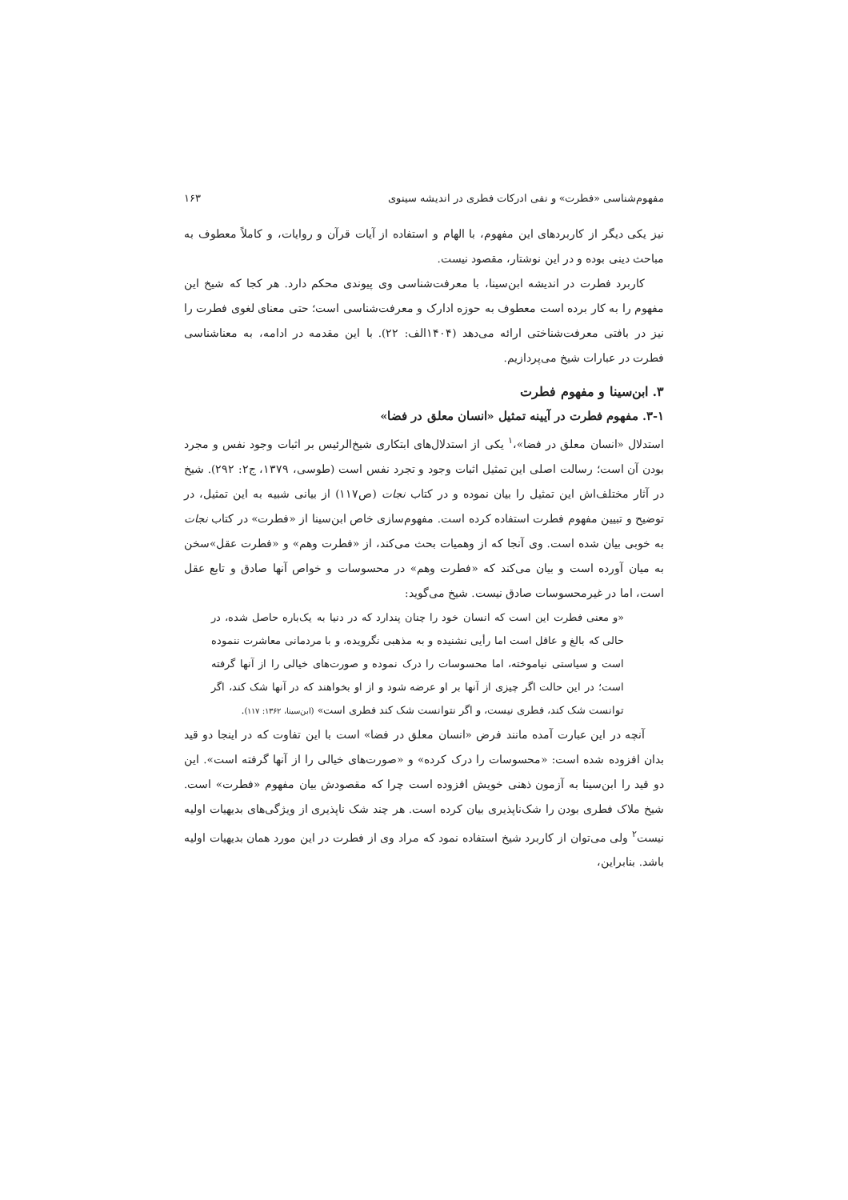مفهوم‌شناسی «فطرت» و نفی ادرکات فطری در اندیشه سینوی ۱۶۳
نیز یکی دیگر از کاربردهای این مفهوم، با الهام و استفاده از آیات قرآن و روایات، و کاملاً معطوف به مباحث دینی بوده و در این نوشتار، مقصود نیست.
کاربرد فطرت در اندیشه ابن‌سینا، با معرفت‌شناسی وی پیوندی محکم دارد. هر کجا که شیخ این مفهوم را به کار برده است معطوف به حوزه ادارک و معرفت‌شناسی است؛ حتی معنای لغوی فطرت را نیز در بافتی معرفت‌شناختی ارائه می‌دهد (۱۴۰۴الف: ۲۲). با این مقدمه در ادامه، به معناشناسی فطرت در عبارات شیخ می‌پردازیم.
۳. ابن‌سینا و مفهوم فطرت
۳-۱. مفهوم فطرت در آیینه تمثیل «انسان معلق در فضا»
استدلال «انسان معلق در فضا»،<sup>۱</sup> یکی از استدلال‌های ابتکاری شیخ‌الرئیس بر اثبات وجود نفس و مجرد بودن آن است؛ رسالت اصلی این تمثیل اثبات وجود و تجرد نفس است (طوسی، ۱۳۷۹، ج۲: ۲۹۲). شیخ در آثار مختلف‌اش این تمثیل را بیان نموده و در کتاب نجات (ص۱۱۷) از بیانی شبیه به این تمثیل، در توضیح و تبیین مفهوم فطرت استفاده کرده است. مفهوم‌سازی خاص ابن‌سینا از «فطرت» در کتاب نجات به خوبی بیان شده است. وی آنجا که از وهمیات بحث می‌کند، از «فطرت وهم» و «فطرت عقل»سخن به میان آورده است و بیان می‌کند که «فطرت وهم» در محسوسات و خواص آنها صادق و تابع عقل است، اما در غیرمحسوسات صادق نیست. شیخ می‌گوید:
«و معنی فطرت این است که انسان خود را چنان پندارد که در دنیا به یک‌باره حاصل شده، در حالی که بالغ و عاقل است اما رأیی نشنیده و به مذهبی نگرویده، و با مردمانی معاشرت ننموده است و سیاستی نیاموخته، اما محسوسات را درک نموده و صورت‌های خیالی را از آنها گرفته است؛ در این حالت اگر چیزی از آنها بر او عرضه شود و از او بخواهند که در آنها شک کند، اگر توانست شک کند، فطری نیست، و اگر نتوانست شک کند فطری است» (ابن‌سینا، ۱۳۶۲: ۱۱۷).
آنچه در این عبارت آمده مانند فرض «انسان معلق در فضا» است با این تفاوت که در اینجا دو قید بدان افزوده شده است: «محسوسات را درک کرده» و «صورت‌های خیالی را از آنها گرفته است». این دو قید را ابن‌سینا به آزمون ذهنی خویش افزوده است چرا که مقصودش بیان مفهوم «فطرت» است. شیخ ملاک فطری بودن را شک‌ناپذیری بیان کرده است. هر چند شک ناپذیری از ویژگی‌های بدیهیات اولیه نیست<sup>۲</sup> ولی می‌توان از کاربرد شیخ استفاده نمود که مراد وی از فطرت در این مورد همان بدیهیات اولیه باشد. بنابراین،